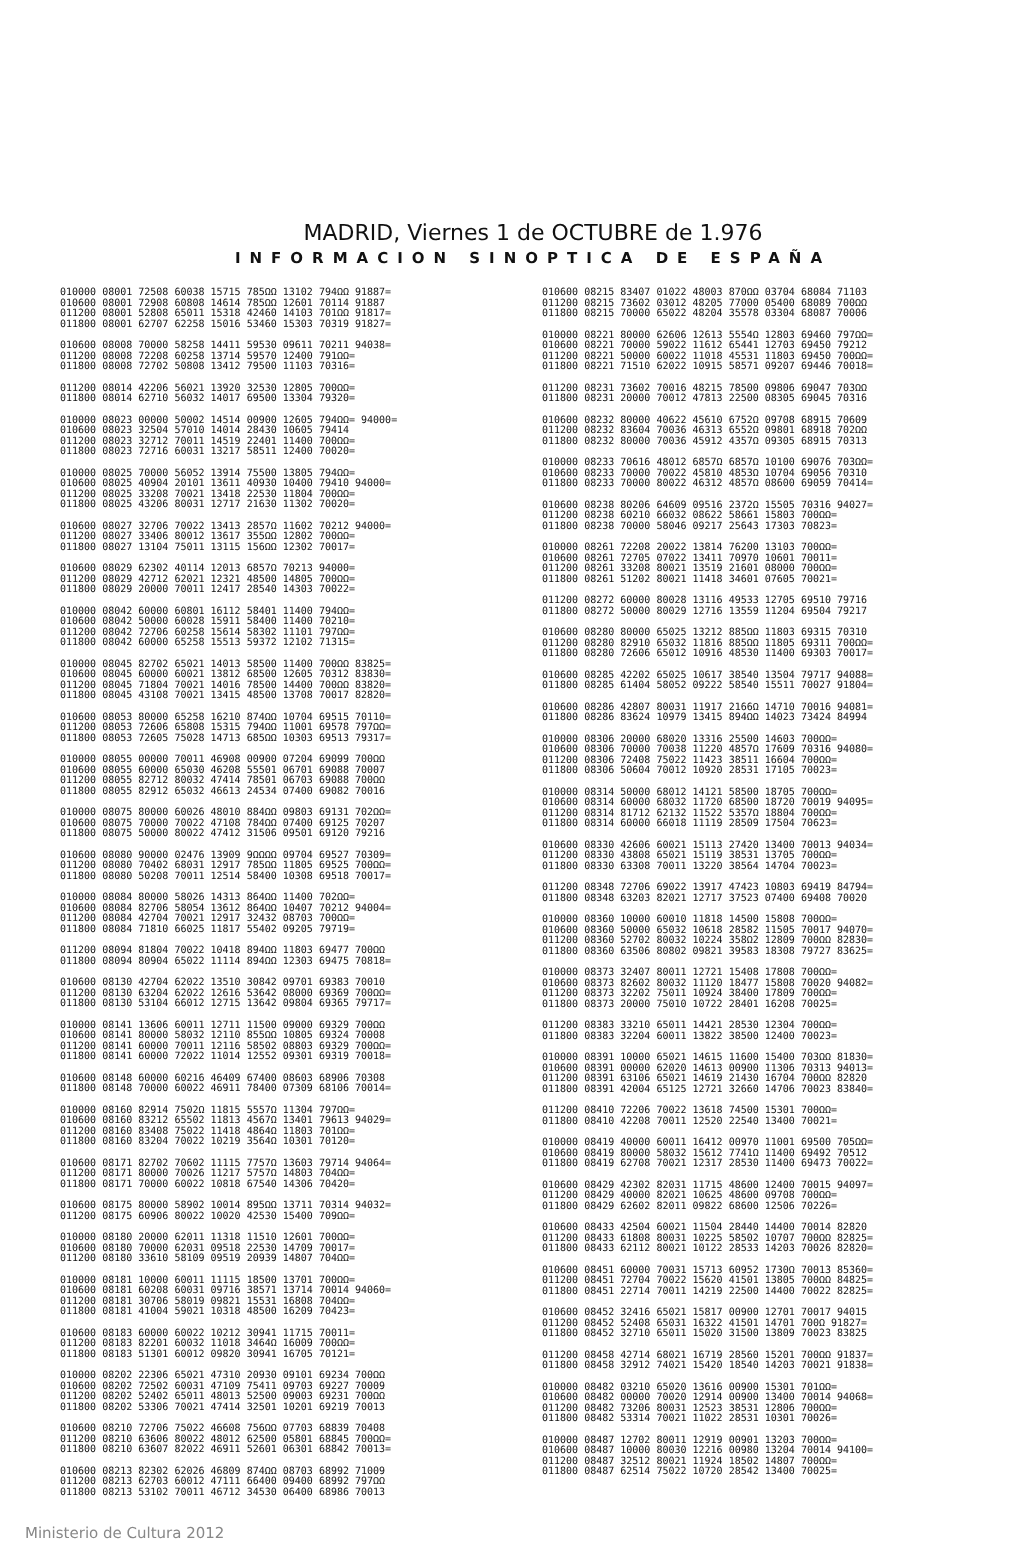MADRID, Viernes 1 de OCTUBRE de 1.976
INFORMACION SINOPTICA DE ESPAÑA
010000 08001 72508 60038 15715 785ΩΩ 13102 794ΩΩ 91887= 010600 08001 72908 60808 14614 785ΩΩ 12601 70114 91887 011200 08001 52808 65011 15318 42460 14103 701ΩΩ 91817= 011800 08001 62707 62258 15016 53460 15303 70319 91827=
010600 08008 70000 58258 14411 59530 09611 70211 94038= 011200 08008 72208 60258 13714 59570 12400 791ΩΩ= 011800 08008 72702 50808 13412 79500 11103 70316=
011200 08014 42206 56021 13920 32530 12805 700ΩΩ= 011800 08014 62710 56032 14017 69500 13304 79320=
010000 08023 00000 50002 14514 00900 12605 794ΩΩ= 94000= 010600 08023 32504 57010 14014 28430 10605 79414 011200 08023 32712 70011 14519 22401 11400 700ΩΩ= 011800 08023 72716 60031 13217 58511 12400 70020=
010000 08025 70000 56052 13914 75500 13805 794ΩΩ= 010600 08025 40904 20101 13611 40930 10400 79410 94000= 011200 08025 33208 70021 13418 22530 11804 700ΩΩ= 011800 08025 43206 80031 12717 21630 11302 70020=
010600 08027 32706 70022 13413 2857Ω 11602 70212 94000= 011200 08027 33406 80012 13617 355ΩΩ 12802 700ΩΩ= 011800 08027 13104 75011 13115 156ΩΩ 12302 70017=
010600 08029 62302 40114 12013 6857Ω 70213 94000= 011200 08029 42712 62021 12321 48500 14805 700ΩΩ= 011800 08029 20000 70011 12417 28540 14303 70022=
010000 08042 60000 60801 16112 58401 11400 794ΩΩ= 010600 08042 50000 60028 15911 58400 11400 70210= 011200 08042 72706 60258 15614 58302 11101 797ΩΩ= 011800 08042 60000 65258 15513 59372 12102 71315=
010000 08045 82702 65021 14013 58500 11400 700ΩΩ 83825= 010600 08045 60000 60021 13812 68500 12605 70312 83830= 011200 08045 71804 70021 14016 78500 14400 700ΩΩ 83820= 011800 08045 43108 70021 13415 48500 13708 70017 82820=
010600 08053 80000 65258 16210 874ΩΩ 10704 69515 70110= 011200 08053 72606 65808 15315 794ΩΩ 11001 69578 797ΩΩ= 011800 08053 72605 75028 14713 685ΩΩ 10303 69513 79317=
010000 08055 00000 70011 46908 00900 07204 69099 700ΩΩ 010600 08055 60000 65030 46208 55501 06701 69088 70007 011200 08055 82712 80032 47414 78501 06703 69088 700ΩΩ 011800 08055 82912 65032 46613 24534 07400 69082 70016
010000 08075 80000 60026 48010 884ΩΩ 09803 69131 702ΩΩ= 010600 08075 70000 70022 47108 784ΩΩ 07400 69125 70207 011800 08075 50000 80022 47412 31506 09501 69120 79216
010600 08080 90000 02476 13909 9ΩΩΩΩ 09704 69527 70309= 011200 08080 70402 68031 12917 785ΩΩ 11805 69525 700ΩΩ= 011800 08080 50208 70011 12514 58400 10308 69518 70017=
010000 08084 80000 58026 14313 864ΩΩ 11400 702ΩΩ= 010600 08084 82706 58054 13612 864ΩΩ 10407 70212 94004= 011200 08084 42704 70021 12917 32432 08703 700ΩΩ= 011800 08084 71810 66025 11817 55402 09205 79719=
011200 08094 81804 70022 10418 894ΩΩ 11803 69477 700ΩΩ 011800 08094 80904 65022 11114 894ΩΩ 12303 69475 70818=
010600 08130 42704 62022 13510 30842 09701 69383 70010 011200 08130 63204 62022 12616 53642 08000 69369 700ΩΩ= 011800 08130 53104 66012 12715 13642 09804 69365 79717=
010000 08141 13606 60011 12711 11500 09000 69329 700ΩΩ 010600 08141 80000 58032 12110 855ΩΩ 10805 69324 70008 011200 08141 60000 70011 12116 58502 08803 69329 700ΩΩ= 011800 08141 60000 72022 11014 12552 09301 69319 70018=
010600 08148 60000 60216 46409 67400 08603 68906 70308 011800 08148 70000 60022 46911 78400 07309 68106 70014=
010000 08160 82914 7502Ω 11815 5557Ω 11304 797ΩΩ= 010600 08160 83212 65502 11813 4567Ω 13401 79613 94029= 011200 08160 83408 75022 11418 4864Ω 11803 701ΩΩ= 011800 08160 83204 70022 10219 3564Ω 10301 70120=
010600 08171 82702 70602 11115 7757Ω 13603 79714 94064= 011200 08171 80000 70026 11217 5757Ω 14803 704ΩΩ= 011800 08171 70000 60022 10818 67540 14306 70420=
010600 08175 80000 58902 10014 895ΩΩ 13711 70314 94032= 011200 08175 60906 80022 10020 42530 15400 709ΩΩ=
010000 08180 20000 62011 11318 11510 12601 700ΩΩ= 010600 08180 70000 62031 09518 22530 14709 70017= 011200 08180 33610 58109 09519 20939 14807 704ΩΩ=
010000 08181 10000 60011 11115 18500 13701 700ΩΩ= 010600 08181 60208 60031 09716 38571 13714 70014 94060= 011200 08181 30706 58019 09821 15531 16808 704ΩΩ= 011800 08181 41004 59021 10318 48500 16209 70423=
010600 08183 60000 60022 10212 30941 11715 70011= 011200 08183 82201 60032 11018 3464Ω 16009 700ΩΩ= 011800 08183 51301 60012 09820 30941 16705 70121=
010000 08202 22306 65021 47310 20930 09101 69234 700ΩΩ 010600 08202 72502 60031 47109 75411 09703 69227 70009 011200 08202 52402 65011 48013 52500 09003 69231 700ΩΩ 011800 08202 53306 70021 47414 32501 10201 69219 70013
010600 08210 72706 75022 46608 756ΩΩ 07703 68839 70408 011200 08210 63606 80022 48012 62500 05801 68845 700ΩΩ= 011800 08210 63607 82022 46911 52601 06301 68842 70013=
010600 08213 82302 62026 46809 874ΩΩ 08703 68992 71009 011200 08213 62703 60012 47111 66400 09400 68992 797ΩΩ 011800 08213 53102 70011 46712 34530 06400 68986 70013
010600 08215 83407 01022 48003 870ΩΩ 03704 68084 71103 011200 08215 73602 03012 48205 77000 05400 68089 700ΩΩ 011800 08215 70000 65022 48204 35578 03304 68087 70006
010000 08221 80000 62606 12613 5554Ω 12803 69460 797ΩΩ= 010600 08221 70000 59022 11612 65441 12703 69450 79212 011200 08221 50000 60022 11018 45531 11803 69450 700ΩΩ= 011800 08221 71510 62022 10915 58571 09207 69446 70018=
011200 08231 73602 70016 48215 78500 09806 69047 703ΩΩ 011800 08231 20000 70012 47813 22500 08305 69045 70316
010600 08232 80000 40622 45610 6752Ω 09708 68915 70609 011200 08232 83604 70036 46313 6552Ω 09801 68918 702ΩΩ 011800 08232 80000 70036 45912 4357Ω 09305 68915 70313
010000 08233 70616 48012 6857Ω 6857Ω 10100 69076 703ΩΩ= 010600 08233 70000 70022 45810 4853Ω 10704 69056 70310 011800 08233 70000 80022 46312 4857Ω 08600 69059 70414=
010600 08238 80206 64609 09516 2372Ω 15505 70316 94027= 011200 08238 60210 66032 08622 58661 15803 700ΩΩ= 011800 08238 70000 58046 09217 25643 17303 70823=
010000 08261 72208 20022 13814 76200 13103 700ΩΩ= 010600 08261 72705 07022 13411 70970 10601 70011= 011200 08261 33208 80021 13519 21601 08000 700ΩΩ= 011800 08261 51202 80021 11418 34601 07605 70021=
011200 08272 60000 80028 13116 49533 12705 69510 79716 011800 08272 50000 80029 12716 13559 11204 69504 79217
010600 08280 80000 65025 13212 885ΩΩ 11803 69315 70310 011200 08280 82910 65032 11816 885ΩΩ 11805 69311 700ΩΩ= 011800 08280 72606 65012 10916 48530 11400 69303 70017=
010600 08285 42202 65025 10617 38540 13504 79717 94088= 011800 08285 61404 58052 09222 58540 15511 70027 91804=
010600 08286 42807 80031 11917 2166Ω 14710 70016 94081= 011800 08286 83624 10979 13415 894ΩΩ 14023 73424 84994
010000 08306 20000 68020 13316 25500 14603 700ΩΩ= 010600 08306 70000 70038 11220 4857Ω 17609 70316 94080= 011200 08306 72408 75022 11423 38511 16604 700ΩΩ= 011800 08306 50604 70012 10920 28531 17105 70023=
010000 08314 50000 68012 14121 58500 18705 700ΩΩ= 010600 08314 60000 68032 11720 68500 18720 70019 94095= 011200 08314 81712 62132 11522 5357Ω 18804 700ΩΩ= 011800 08314 60000 66018 11119 28509 17504 70623=
010600 08330 42606 60021 15113 27420 13400 70013 94034= 011200 08330 43808 65021 15119 38531 13705 700ΩΩ= 011800 08330 63308 70011 13220 38564 14704 70023=
011200 08348 72706 69022 13917 47423 10803 69419 84794= 011800 08348 63203 82021 12717 37523 07400 69408 70020
010000 08360 10000 60010 11818 14500 15808 700ΩΩ= 010600 08360 50000 65032 10618 28582 11505 70017 94070= 011200 08360 52702 80032 10224 358Ω2 12809 700ΩΩ 82830= 011800 08360 63506 80802 09821 39583 18308 79727 83625=
010000 08373 32407 80011 12721 15408 17808 700ΩΩ= 010600 08373 82602 80032 11120 18477 15808 70020 94082= 011200 08373 32202 75011 10924 38400 17809 700ΩΩ= 011800 08373 20000 75010 10722 28401 16208 70025=
011200 08383 33210 65011 14421 28530 12304 700ΩΩ= 011800 08383 32204 60011 13822 38500 12400 70023=
010000 08391 10000 65021 14615 11600 15400 703ΩΩ 81830= 010600 08391 00000 62020 14613 00900 11306 70313 94013= 011200 08391 63106 65021 14619 21430 16704 700ΩΩ 82820 011800 08391 42004 65125 12721 32660 14706 70023 83840=
011200 08410 72206 70022 13618 74500 15301 700ΩΩ= 011800 08410 42208 70011 12520 22540 13400 70021=
010000 08419 40000 60011 16412 00970 11001 69500 705ΩΩ= 010600 08419 80000 58032 15612 7741Ω 11400 69492 70512 011800 08419 62708 70021 12317 28530 11400 69473 70022=
010600 08429 42302 82031 11715 48600 12400 70015 94097= 011200 08429 40000 82021 10625 48600 09708 700ΩΩ= 011800 08429 62602 82011 09822 68600 12506 70226=
010600 08433 42504 60021 11504 28440 14400 70014 82820 011200 08433 61808 80031 10225 58502 10707 700ΩΩ 82825= 011800 08433 62112 80021 10122 28533 14203 70026 82820=
010600 08451 60000 70031 15713 60952 1730Ω 70013 85360= 011200 08451 72704 70022 15620 41501 13805 700ΩΩ 84825= 011800 08451 22714 70011 14219 22500 14400 70022 82825=
010600 08452 32416 65021 15817 00900 12701 70017 94015 011200 08452 52408 65031 16322 41501 14701 700Ω 91827= 011800 08452 32710 65011 15020 31500 13809 70023 83825
011200 08458 42714 68021 16719 28560 15201 700ΩΩ 91837= 011800 08458 32912 74021 15420 18540 14203 70021 91838=
010000 08482 03210 65020 13616 00900 15301 701ΩΩ= 010600 08482 00000 70020 12914 00900 13400 70014 94068= 011200 08482 73206 80031 12523 38531 12806 700ΩΩ= 011800 08482 53314 70021 11022 28531 10301 70026=
010000 08487 12702 80011 12919 00901 13203 700ΩΩ= 010600 08487 10000 80030 12216 00980 13204 70014 94100= 011200 08487 32512 80021 11924 18502 14807 700ΩΩ= 011800 08487 62514 75022 10720 28542 13400 70025=
Ministerio de Cultura 2012